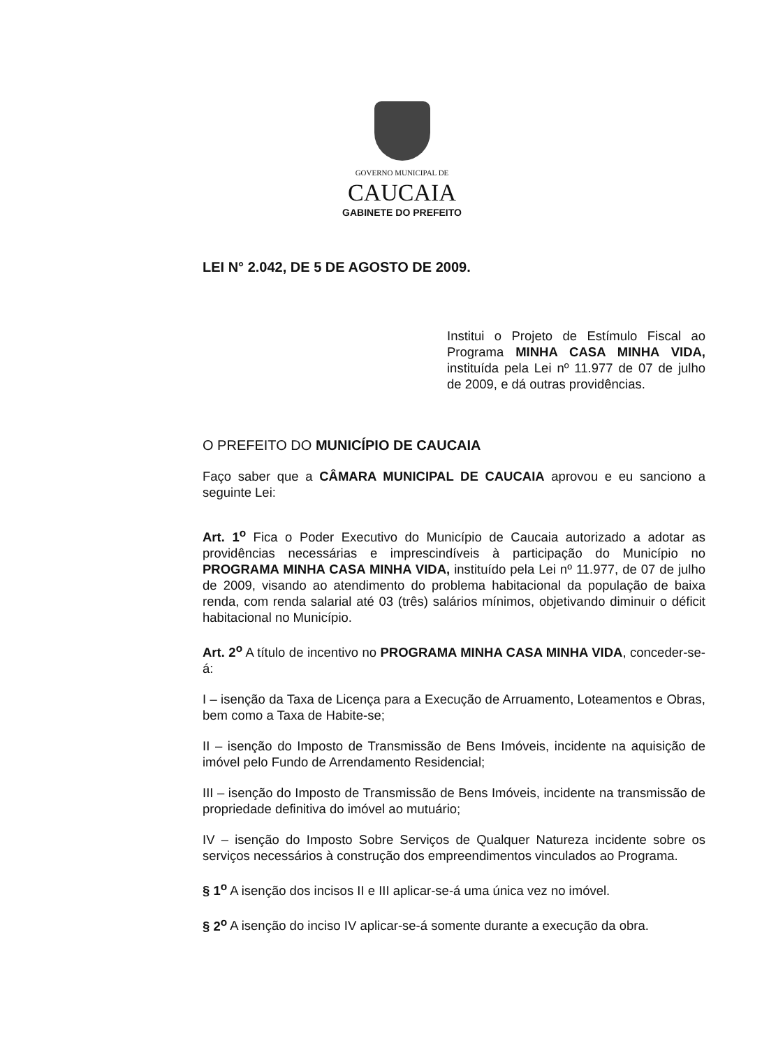GOVERNO MUNICIPAL DE
CAUCAIA
GABINETE DO PREFEITO
LEI N° 2.042, DE 5 DE AGOSTO DE 2009.
Institui o Projeto de Estímulo Fiscal ao Programa MINHA CASA MINHA VIDA, instituída pela Lei nº 11.977 de 07 de julho de 2009, e dá outras providências.
O PREFEITO DO MUNICÍPIO DE CAUCAIA
Faço saber que a CÂMARA MUNICIPAL DE CAUCAIA aprovou e eu sanciono a seguinte Lei:
Art. 1<sup>o</sup> Fica o Poder Executivo do Município de Caucaia autorizado a adotar as providências necessárias e imprescindíveis à participação do Município no PROGRAMA MINHA CASA MINHA VIDA, instituído pela Lei nº 11.977, de 07 de julho de 2009, visando ao atendimento do problema habitacional da população de baixa renda, com renda salarial até 03 (três) salários mínimos, objetivando diminuir o déficit habitacional no Município.
Art. 2<sup>o</sup> A título de incentivo no PROGRAMA MINHA CASA MINHA VIDA, conceder-se-á:
I – isenção da Taxa de Licença para a Execução de Arruamento, Loteamentos e Obras, bem como a Taxa de Habite-se;
II – isenção do Imposto de Transmissão de Bens Imóveis, incidente na aquisição de imóvel pelo Fundo de Arrendamento Residencial;
III – isenção do Imposto de Transmissão de Bens Imóveis, incidente na transmissão de propriedade definitiva do imóvel ao mutuário;
IV – isenção do Imposto Sobre Serviços de Qualquer Natureza incidente sobre os serviços necessários à construção dos empreendimentos vinculados ao Programa.
§ 1<sup>o</sup> A isenção dos incisos II e III aplicar-se-á uma única vez no imóvel.
§ 2<sup>o</sup> A isenção do inciso IV aplicar-se-á somente durante a execução da obra.